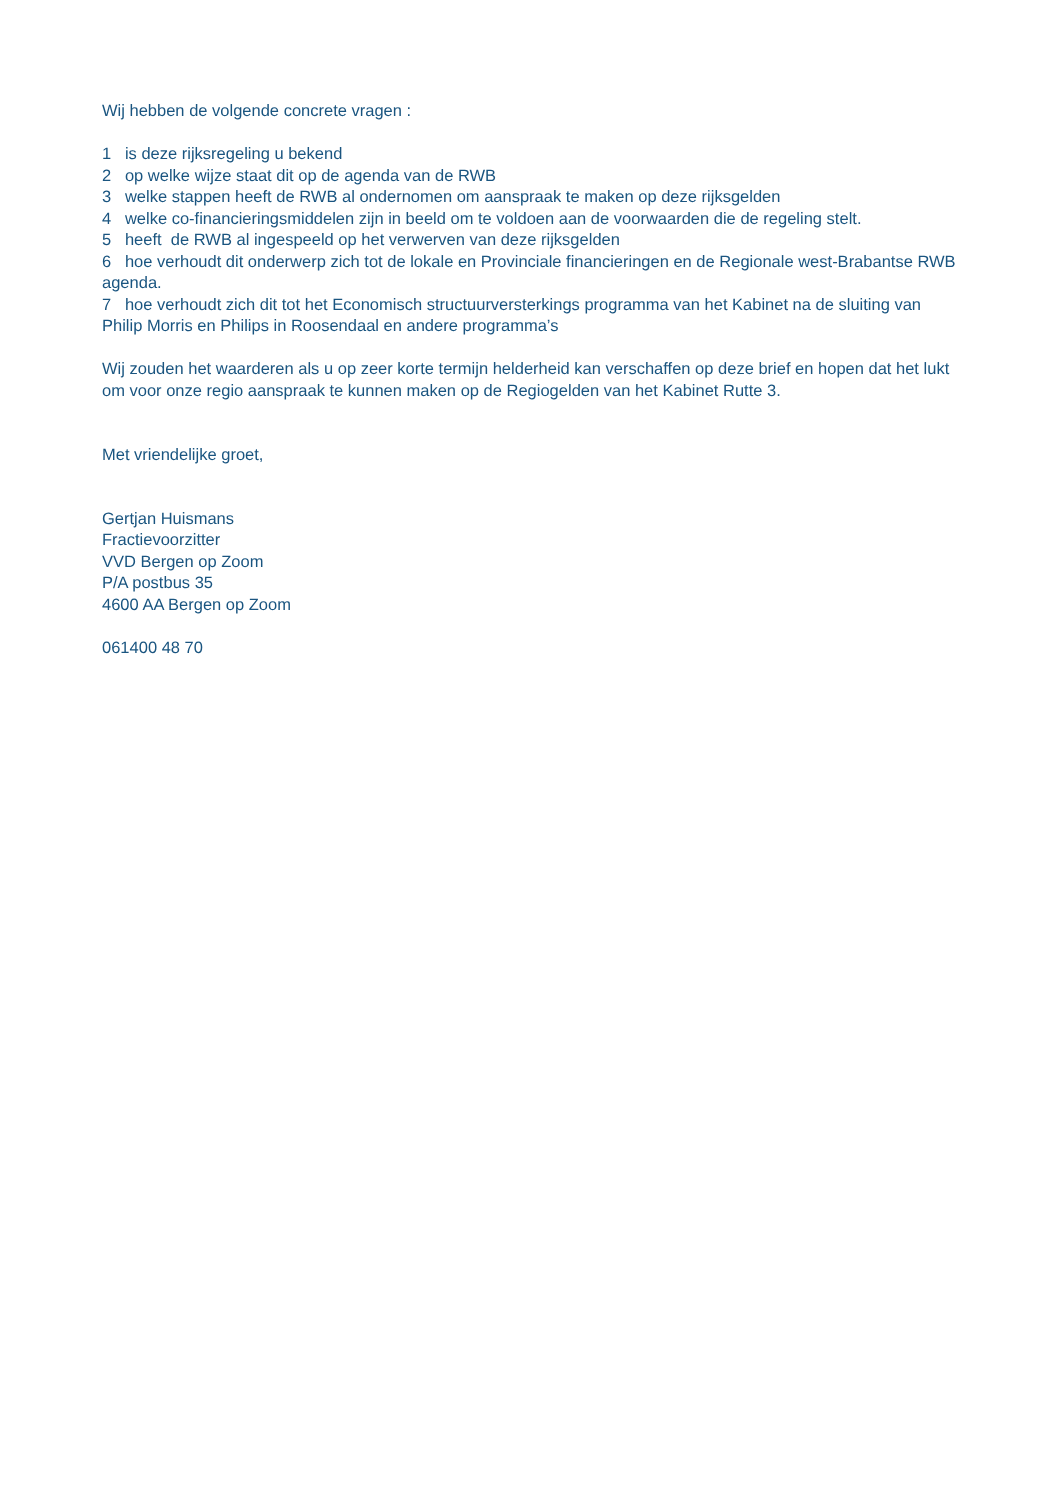Wij hebben de volgende concrete vragen :
1 is deze rijksregeling u bekend
2 op welke wijze staat dit op de agenda van de RWB
3 welke stappen heeft de RWB al ondernomen om aanspraak te maken op deze rijksgelden
4 welke co-financieringsmiddelen zijn in beeld om te voldoen aan de voorwaarden die de regeling stelt.
5 heeft de RWB al ingespeeld op het verwerven van deze rijksgelden
6 hoe verhoudt dit onderwerp zich tot de lokale en Provinciale financieringen en de Regionale west-Brabantse RWB agenda.
7 hoe verhoudt zich dit tot het Economisch structuurversterkings programma van het Kabinet na de sluiting van Philip Morris en Philips in Roosendaal en andere programma’s
Wij zouden het waarderen als u op zeer korte termijn helderheid kan verschaffen op deze brief en hopen dat het lukt om voor onze regio aanspraak te kunnen maken op de Regiogelden van het Kabinet Rutte 3.
Met vriendelijke groet,
Gertjan Huismans
Fractievoorzitter
VVD Bergen op Zoom
P/A postbus 35
4600 AA Bergen op Zoom
061400 48 70